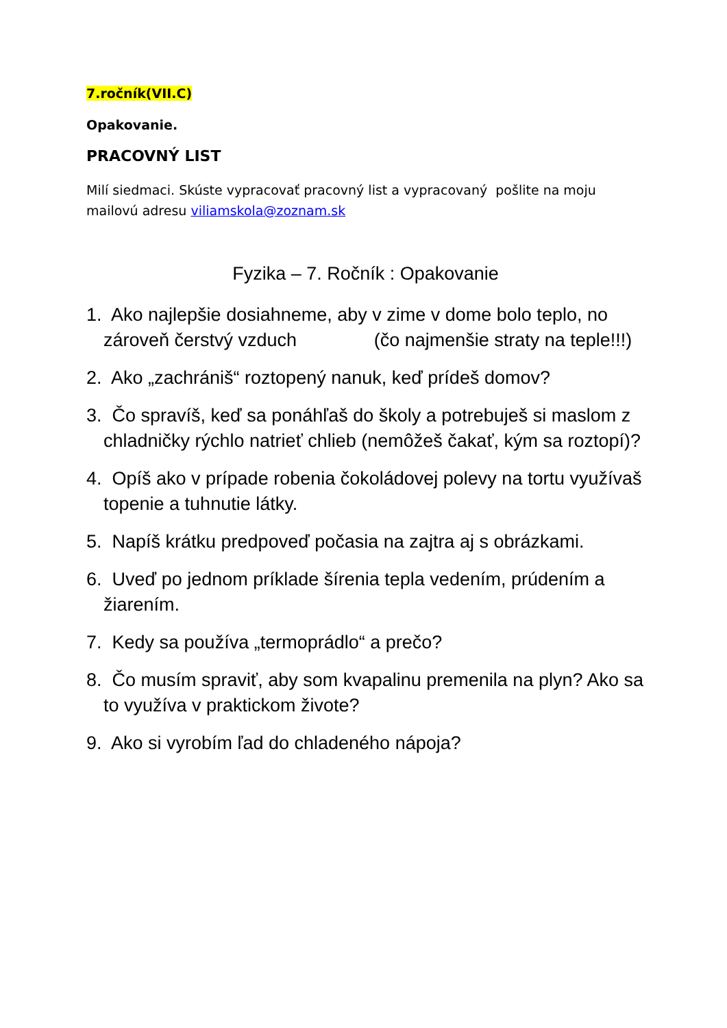7.ročník(VII.C)
Opakovanie.
PRACOVNÝ LIST
Milí siedmaci. Skúste vypracovať pracovný list a vypracovaný pošlite na moju mailovú adresu viliamskola@zoznam.sk
Fyzika – 7. Ročník : Opakovanie
1. Ako najlepšie dosiahneme, aby v zime v dome bolo teplo, no zároveň čerstvý vzduch (čo najmenšie straty na teple!!!)
2. Ako „zachrániš“ roztopený nanuk, keď prídeš domov?
3. Čo spravíš, keď sa ponáhľaš do školy a potrebuješ si maslom z chladničky rýchlo natrieť chlieb (nemôžeš čakať, kým sa roztopí)?
4. Opíš ako v prípade robenia čokoládovej polevy na tortu využívaš topenie a tuhnutie látky.
5. Napíš krátku predpoveď počasia na zajtra aj s obrázkami.
6. Uveď po jednom príklade šírenia tepla vedením, prúdením a žiarením.
7. Kedy sa používa „termoprádlo“ a prečo?
8. Čo musím spraviť, aby som kvapalinu premenila na plyn? Ako sa to využíva v praktickom živote?
9. Ako si vyrobím ľad do chladeného nápoja?